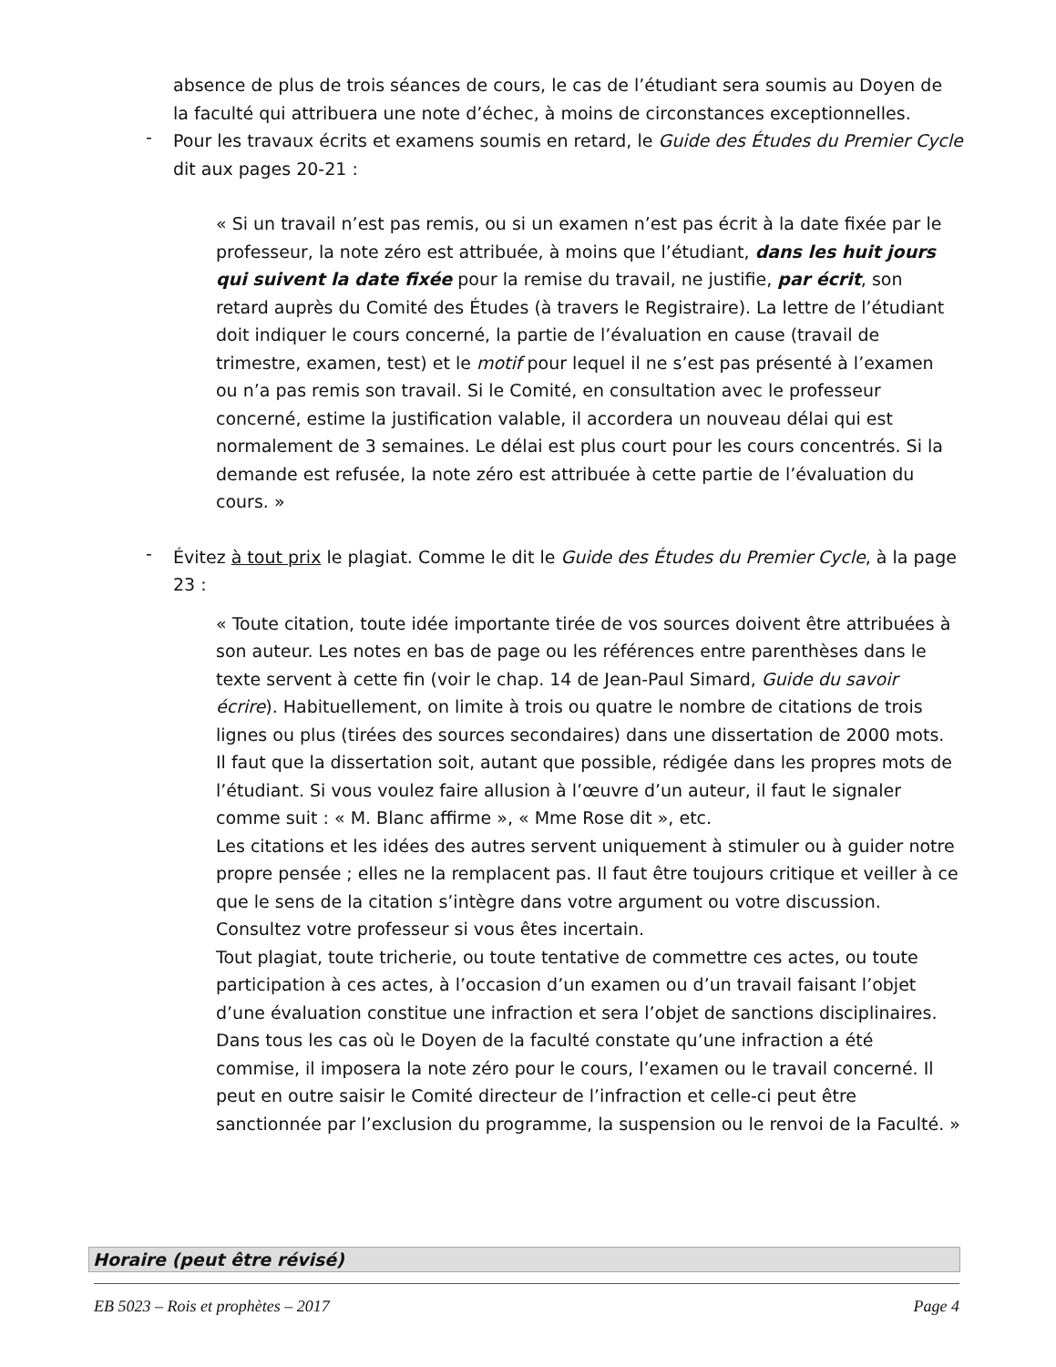absence de plus de trois séances de cours, le cas de l’étudiant sera soumis au Doyen de la faculté qui attribuera une note d’échec, à moins de circonstances exceptionnelles.
-
Pour les travaux écrits et examens soumis en retard, le Guide des Études du Premier Cycle dit aux pages 20-21 :
« Si un travail n’est pas remis, ou si un examen n’est pas écrit à la date fixée par le professeur, la note zéro est attribuée, à moins que l’étudiant, dans les huit jours qui suivent la date fixée pour la remise du travail, ne justifie, par écrit, son retard auprès du Comité des Études (à travers le Registraire). La lettre de l’étudiant doit indiquer le cours concerné, la partie de l’évaluation en cause (travail de trimestre, examen, test) et le motif pour lequel il ne s’est pas présenté à l’examen ou n’a pas remis son travail. Si le Comité, en consultation avec le professeur concerné, estime la justification valable, il accordera un nouveau délai qui est normalement de 3 semaines. Le délai est plus court pour les cours concentrés. Si la demande est refusée, la note zéro est attribuée à cette partie de l’évaluation du cours. »
-
Évitez à tout prix le plagiat. Comme le dit le Guide des Études du Premier Cycle, à la page 23 :
« Toute citation, toute idée importante tirée de vos sources doivent être attribuées à son auteur. Les notes en bas de page ou les références entre parenthèses dans le texte servent à cette fin (voir le chap. 14 de Jean-Paul Simard, Guide du savoir écrire). Habituellement, on limite à trois ou quatre le nombre de citations de trois lignes ou plus (tirées des sources secondaires) dans une dissertation de 2000 mots.
Il faut que la dissertation soit, autant que possible, rédigée dans les propres mots de l’étudiant. Si vous voulez faire allusion à l’œuvre d’un auteur, il faut le signaler comme suit : « M. Blanc affirme », « Mme Rose dit », etc.
Les citations et les idées des autres servent uniquement à stimuler ou à guider notre propre pensée ; elles ne la remplacent pas. Il faut être toujours critique et veiller à ce que le sens de la citation s’intègre dans votre argument ou votre discussion. Consultez votre professeur si vous êtes incertain.
Tout plagiat, toute tricherie, ou toute tentative de commettre ces actes, ou toute participation à ces actes, à l’occasion d’un examen ou d’un travail faisant l’objet d’une évaluation constitue une infraction et sera l’objet de sanctions disciplinaires.
Dans tous les cas où le Doyen de la faculté constate qu’une infraction a été commise, il imposera la note zéro pour le cours, l’examen ou le travail concerné. Il peut en outre saisir le Comité directeur de l’infraction et celle-ci peut être sanctionnée par l’exclusion du programme, la suspension ou le renvoi de la Faculté. »
Horaire (peut être révisé)
EB 5023 – Rois et prophètes – 2017 Page 4